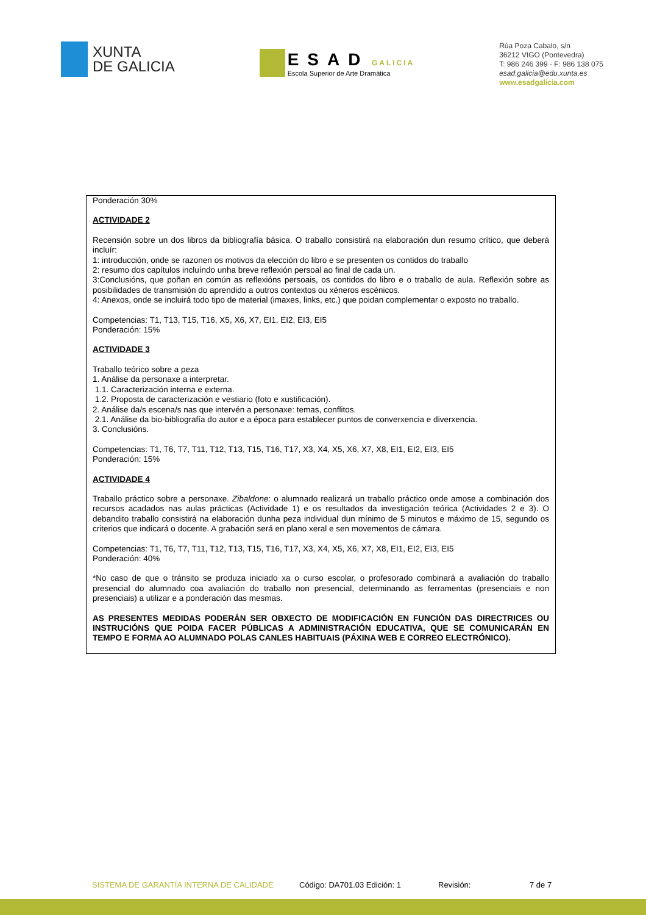XUNTA
DE GALICIA
ESAD GALICIA
Escola Superior de Arte Dramática
Rúa Poza Cabalo, s/n
36212 VIGO (Pontevedra)
T: 986 246 399 · F: 986 138 075
esad.galicia@edu.xunta.es
www.esadgalicia.com
Ponderación 30%
ACTIVIDADE 2
Recensión sobre un dos libros da bibliografía básica. O traballo consistirá na elaboración dun resumo crítico, que deberá incluír:
1: introducción, onde se razonen os motivos da elección do libro e se presenten os contidos do traballo
2: resumo dos capítulos incluíndo unha breve reflexión persoal ao final de cada un.
3:Conclusións, que poñan en común as reflexións persoais, os contidos do libro e o traballo de aula. Reflexión sobre as posibilidades de transmisión do aprendido a outros contextos ou xéneros escénicos.
4: Anexos, onde se incluirá todo tipo de material (imaxes, links, etc.) que poidan complementar o exposto no traballo.
Competencias: T1, T13, T15, T16, X5, X6, X7, EI1, EI2, EI3, EI5
Ponderación: 15%
ACTIVIDADE 3
Traballo teórico sobre a peza
1. Análise da personaxe a interpretar.
1.1. Caracterización interna e externa.
1.2. Proposta de caracterización e vestiario (foto e xustificación).
2. Análise da/s escena/s nas que intervén a personaxe: temas, conflitos.
2.1. Análise da bio-bibliografía do autor e a época para establecer puntos de converxencia e diverxencia.
3. Conclusións.
Competencias: T1, T6, T7, T11, T12, T13, T15, T16, T17, X3, X4, X5, X6, X7, X8, EI1, EI2, EI3, EI5
Ponderación: 15%
ACTIVIDADE 4
Traballo práctico sobre a personaxe. Zibaldone: o alumnado realizará un traballo práctico onde amose a combinación dos recursos acadados nas aulas prácticas (Actividade 1) e os resultados da investigación teórica (Actividades 2 e 3). O debandito traballo consistirá na elaboración dunha peza individual dun mínimo de 5 minutos e máximo de 15, segundo os criterios que indicará o docente. A grabación será en plano xeral e sen movementos de cámara.
Competencias: T1, T6, T7, T11, T12, T13, T15, T16, T17, X3, X4, X5, X6, X7, X8, EI1, EI2, EI3, EI5
Ponderación: 40%
*No caso de que o tránsito se produza iniciado xa o curso escolar, o profesorado combinará a avaliación do traballo presencial do alumnado coa avaliación do traballo non presencial, determinando as ferramentas (presenciais e non presenciais) a utilizar e a ponderación das mesmas.
AS PRESENTES MEDIDAS PODERÁN SER OBXECTO DE MODIFICACIÓN EN FUNCIÓN DAS DIRECTRICES OU INSTRUCIÓNS QUE POIDA FACER PÚBLICAS A ADMINISTRACIÓN EDUCATIVA, QUE SE COMUNICARÁN EN TEMPO E FORMA AO ALUMNADO POLAS CANLES HABITUAIS (PÁXINA WEB E CORREO ELECTRÓNICO).
SISTEMA DE GARANTÍA INTERNA DE CALIDADE Código: DA701.03 Edición: 1 Revisión: 7 de 7